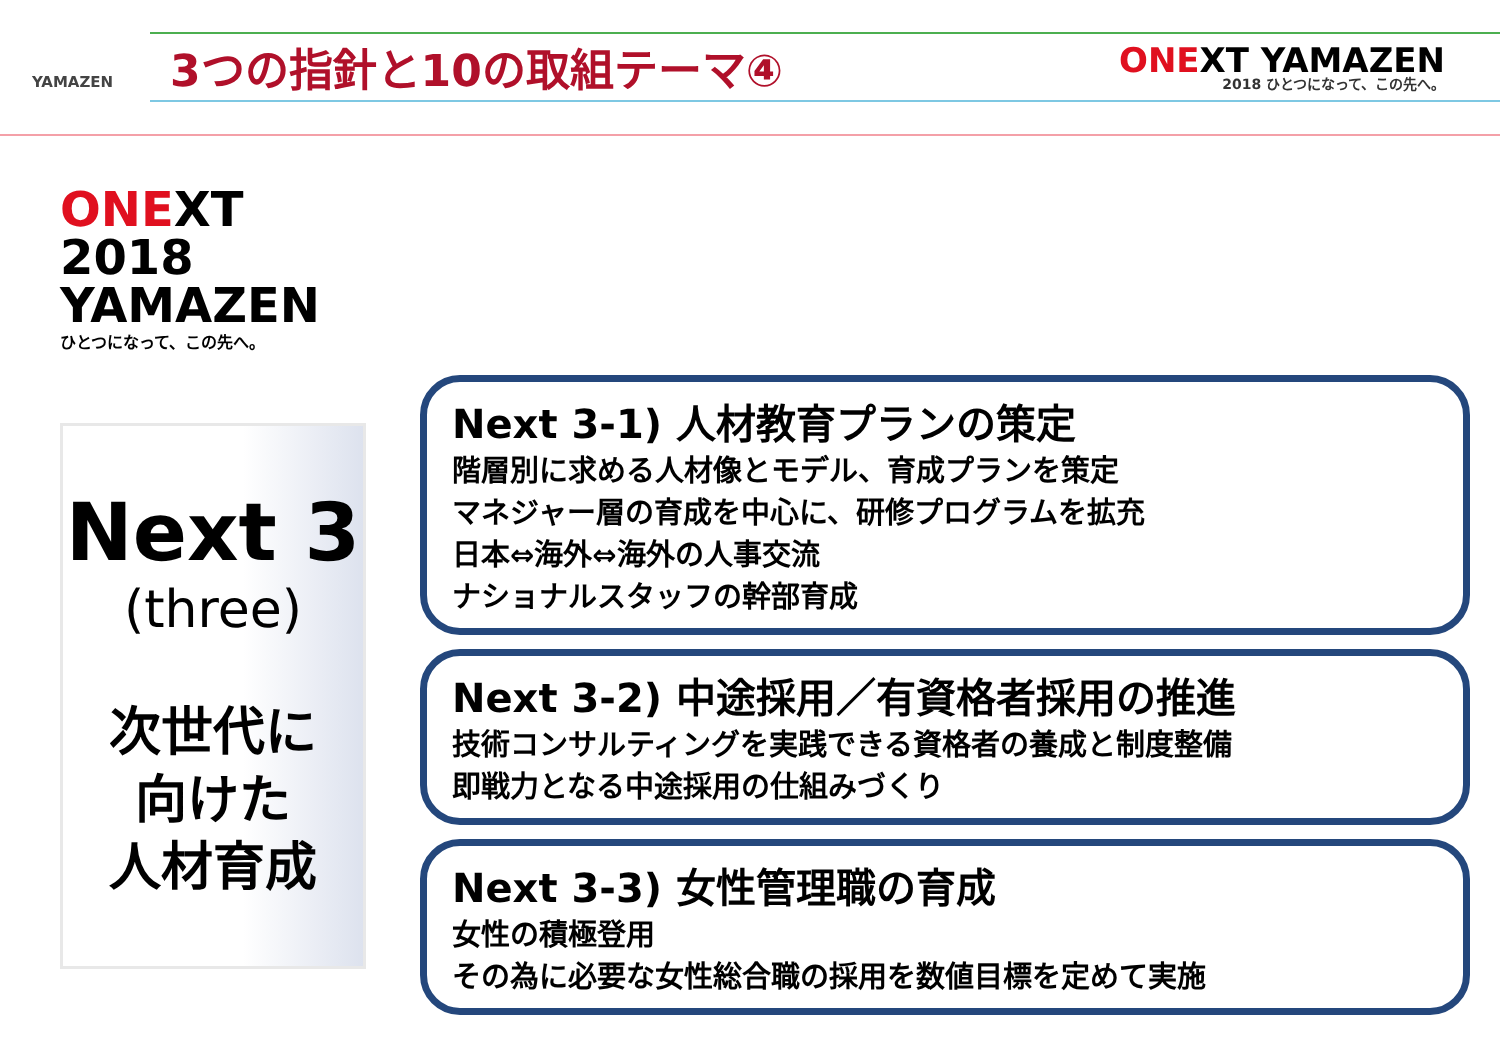YAMAZEN
3つの指針と10の取組テーマ④
ONEXT YAMAZEN
2018 ひとつになって、この先へ。
ONEXT 2018
YAMAZEN
ひとつになって、この先へ。
Next 3
(three)
次世代に
向けた
人材育成
Next 3-1) 人材教育プランの策定
階層別に求める人材像とモデル、育成プランを策定
マネジャー層の育成を中心に、研修プログラムを拡充
日本⇔海外⇔海外の人事交流
ナショナルスタッフの幹部育成
Next 3-2) 中途採用／有資格者採用の推進
技術コンサルティングを実践できる資格者の養成と制度整備
即戦力となる中途採用の仕組みづくり
Next 3-3) 女性管理職の育成
女性の積極登用
その為に必要な女性総合職の採用を数値目標を定めて実施